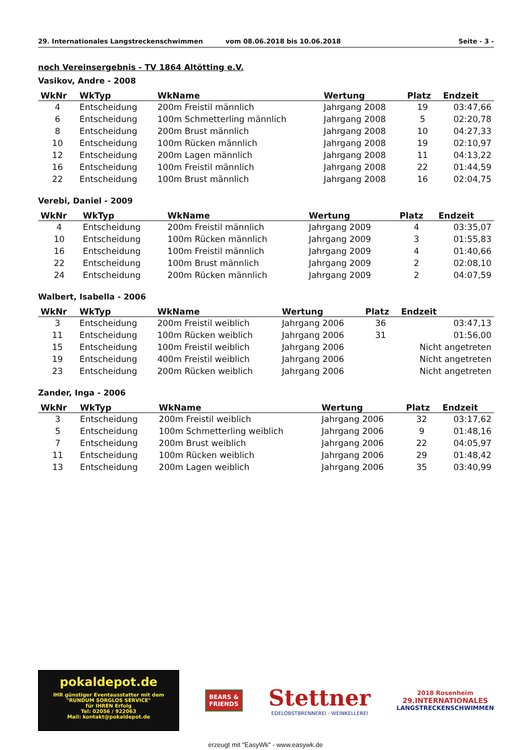29. Internationales Langstreckenschwimmen vom 08.06.2018 bis 10.06.2018 Seite - 3 -
noch Vereinsergebnis - TV 1864 Altötting e.V.
Vasikov, Andre - 2008
| WkNr | WkTyp | WkName | Wertung | Platz | Endzeit |
| --- | --- | --- | --- | --- | --- |
| 4 | Entscheidung | 200m Freistil männlich | Jahrgang 2008 | 19 | 03:47,66 |
| 6 | Entscheidung | 100m Schmetterling männlich | Jahrgang 2008 | 5 | 02:20,78 |
| 8 | Entscheidung | 200m Brust männlich | Jahrgang 2008 | 10 | 04:27,33 |
| 10 | Entscheidung | 100m Rücken männlich | Jahrgang 2008 | 19 | 02:10,97 |
| 12 | Entscheidung | 200m Lagen männlich | Jahrgang 2008 | 11 | 04:13,22 |
| 16 | Entscheidung | 100m Freistil männlich | Jahrgang 2008 | 22 | 01:44,59 |
| 22 | Entscheidung | 100m Brust männlich | Jahrgang 2008 | 16 | 02:04,75 |
Verebi, Daniel - 2009
| WkNr | WkTyp | WkName | Wertung | Platz | Endzeit |
| --- | --- | --- | --- | --- | --- |
| 4 | Entscheidung | 200m Freistil männlich | Jahrgang 2009 | 4 | 03:35,07 |
| 10 | Entscheidung | 100m Rücken männlich | Jahrgang 2009 | 3 | 01:55,83 |
| 16 | Entscheidung | 100m Freistil männlich | Jahrgang 2009 | 4 | 01:40,66 |
| 22 | Entscheidung | 100m Brust männlich | Jahrgang 2009 | 2 | 02:08,10 |
| 24 | Entscheidung | 200m Rücken männlich | Jahrgang 2009 | 2 | 04:07,59 |
Walbert, Isabella - 2006
| WkNr | WkTyp | WkName | Wertung | Platz | Endzeit |
| --- | --- | --- | --- | --- | --- |
| 3 | Entscheidung | 200m Freistil weiblich | Jahrgang 2006 | 36 | 03:47,13 |
| 11 | Entscheidung | 100m Rücken weiblich | Jahrgang 2006 | 31 | 01:56,00 |
| 15 | Entscheidung | 100m Freistil weiblich | Jahrgang 2006 | | Nicht angetreten |
| 19 | Entscheidung | 400m Freistil weiblich | Jahrgang 2006 | | Nicht angetreten |
| 23 | Entscheidung | 200m Rücken weiblich | Jahrgang 2006 | | Nicht angetreten |
Zander, Inga - 2006
| WkNr | WkTyp | WkName | Wertung | Platz | Endzeit |
| --- | --- | --- | --- | --- | --- |
| 3 | Entscheidung | 200m Freistil weiblich | Jahrgang 2006 | 32 | 03:17,62 |
| 5 | Entscheidung | 100m Schmetterling weiblich | Jahrgang 2006 | 9 | 01:48,16 |
| 7 | Entscheidung | 200m Brust weiblich | Jahrgang 2006 | 22 | 04:05,97 |
| 11 | Entscheidung | 100m Rücken weiblich | Jahrgang 2006 | 29 | 01:48,42 |
| 13 | Entscheidung | 200m Lagen weiblich | Jahrgang 2006 | 35 | 03:40,99 |
pokaldepot.de
IHR günstiger Eventausstatter mit dem
"RUNDUM SORGLOS SERVICE"
für IHREN Erfolg
Tel: 02056 / 922063
Mail: kontakt@pokaldepot.de
BEARS &
FRIENDS
Stettner
EDELOBSTBRENNEREI - WEINKELLEREI
2018 Rosenheim
29.INTERNATIONALES
LANGSTRECKENSCHWIMMEN
erzeugt mit "EasyWk" - www.easywk.de